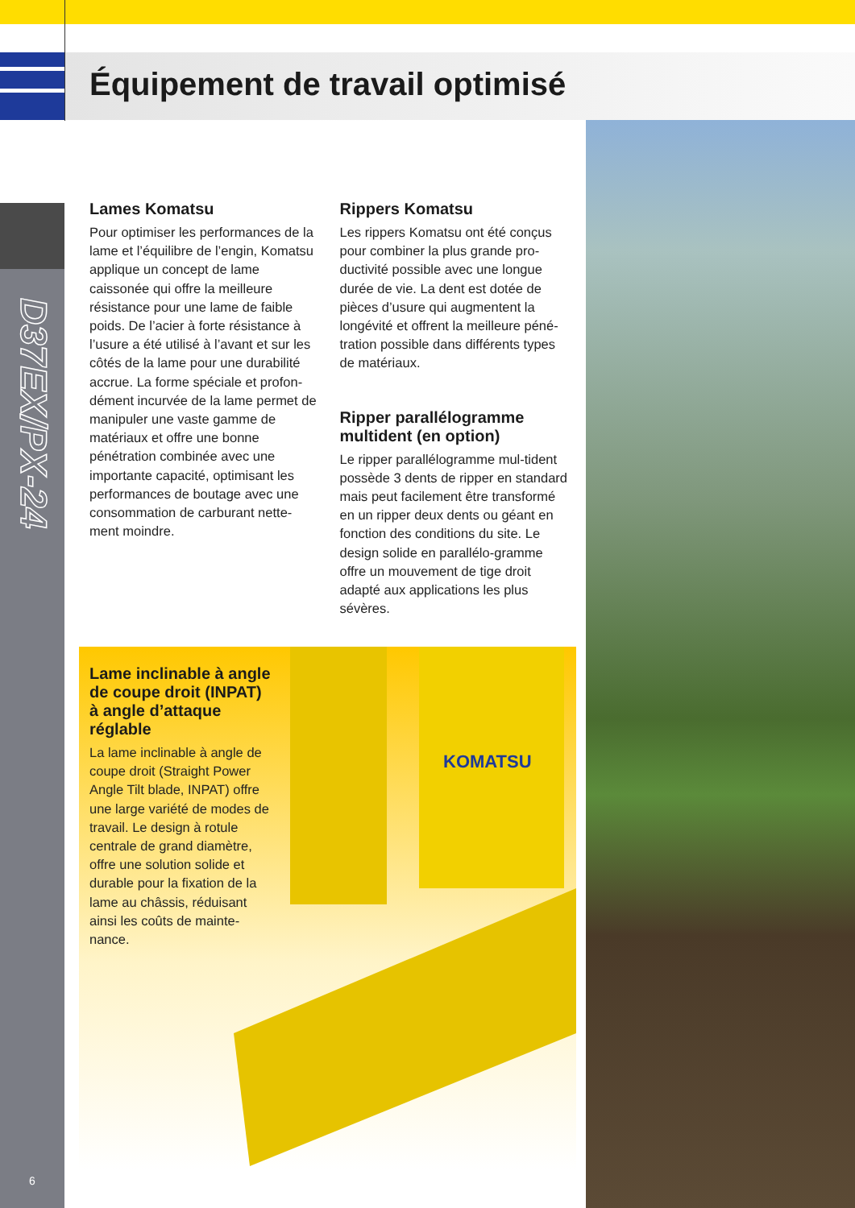Équipement de travail optimisé
D37EX/PX-24
6
Lames Komatsu
Pour optimiser les performances de la lame et l’équilibre de l’engin, Komatsu applique un concept de lame caissonée qui offre la meilleure résistance pour une lame de faible poids. De l’acier à forte résistance à l’usure a été utilisé à l’avant et sur les côtés de la lame pour une durabilité accrue. La forme spéciale et profon-dément incurvée de la lame permet de manipuler une vaste gamme de matériaux et offre une bonne pénétration combinée avec une importante capacité, optimisant les performances de boutage avec une consommation de carburant nette-ment moindre.
Rippers Komatsu
Les rippers Komatsu ont été conçus pour combiner la plus grande pro-ductivité possible avec une longue durée de vie. La dent est dotée de pièces d’usure qui augmentent la longévité et offrent la meilleure péné-tration possible dans différents types de matériaux.
Ripper parallélogramme multident (en option)
Le ripper parallélogramme mul-tident possède 3 dents de ripper en standard mais peut facilement être transformé en un ripper deux dents ou géant en fonction des conditions du site. Le design solide en parallélo-gramme offre un mouvement de tige droit adapté aux applications les plus sévères.
KOMATSU
Lame inclinable à angle de coupe droit (INPAT) à angle d’attaque réglable
La lame inclinable à angle de coupe droit (Straight Power Angle Tilt blade, INPAT) offre une large variété de modes de travail. Le design à rotule centrale de grand diamètre, offre une solution solide et durable pour la fixation de la lame au châssis, réduisant ainsi les coûts de mainte-nance.